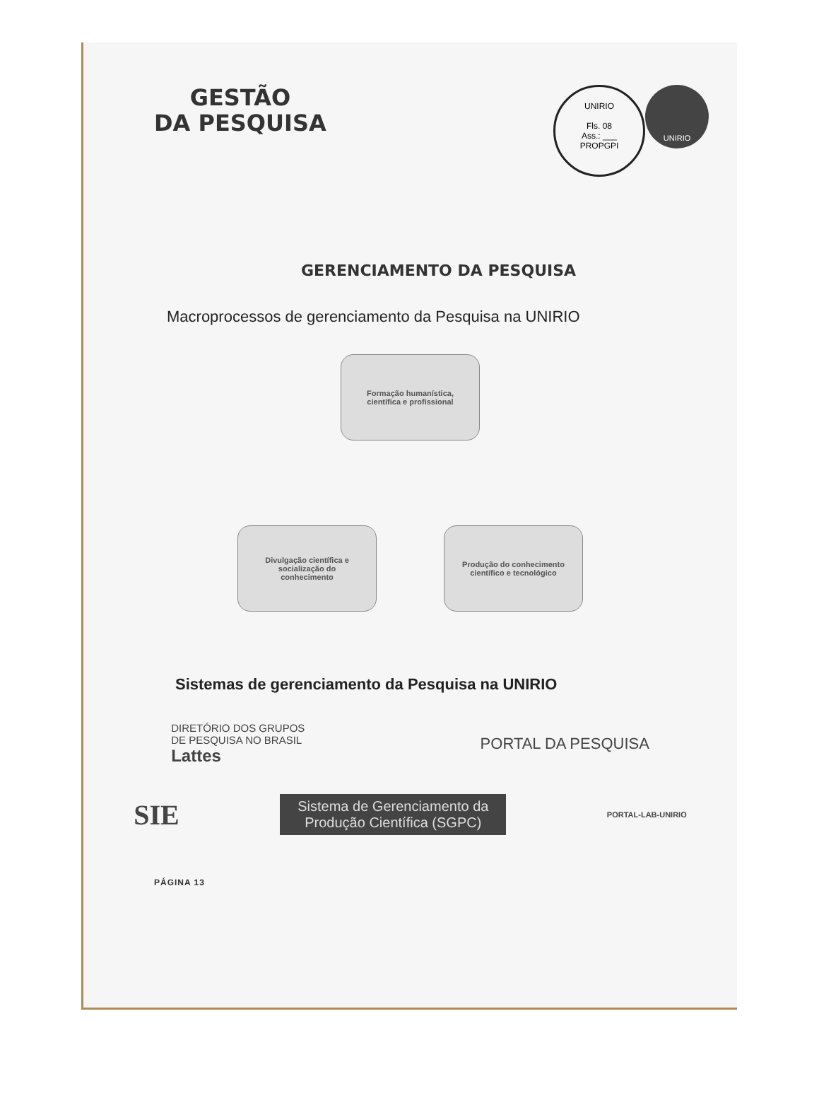GESTÃO
DA PESQUISA
UNIRIO
Fls. 08
Ass.: ___
PROPGPI
UNIRIO
GERENCIAMENTO DA PESQUISA
Macroprocessos de gerenciamento da Pesquisa na UNIRIO
Formação humanística,
científica e profissional
Divulgação científica e
socialização do
conhecimento
Produção do conhecimento
científico e tecnológico
Sistemas de gerenciamento da Pesquisa na UNIRIO
DIRETÓRIO DOS GRUPOS
DE PESQUISA NO BRASIL
Lattes
PORTAL DA PESQUISA
SIE
Sistema de Gerenciamento da Produção Científica (SGPC)
PORTAL-LAB-UNIRIO
PÁGINA 13